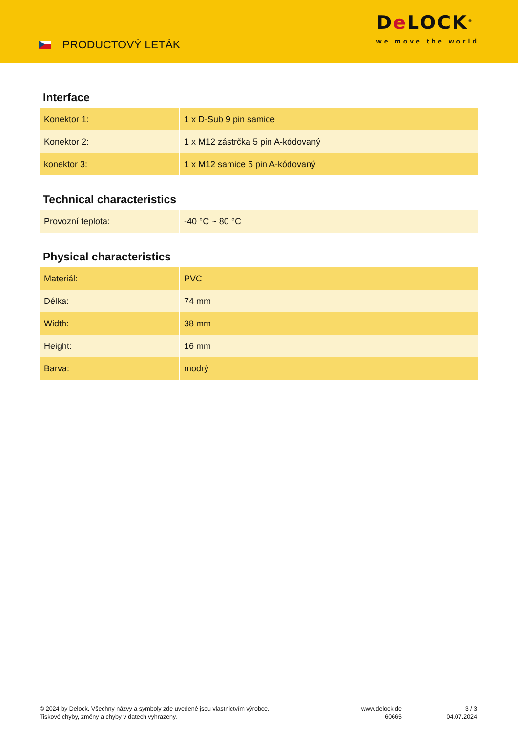PRODUCTOVÝ LETÁK
De LOCK<sup>®</sup>
we move the world
Interface
| Konektor 1: | 1 x D-Sub 9 pin samice |
| Konektor 2: | 1 x M12 zástrčka 5 pin A-kódovaný |
| konektor 3: | 1 x M12 samice 5 pin A-kódovaný |
Technical characteristics
| Provozní teplota: | -40 °C ~ 80 °C |
Physical characteristics
| Materiál: | PVC |
| Délka: | 74 mm |
| Width: | 38 mm |
| Height: | 16 mm |
| Barva: | modrý |
© 2024 by Delock. Všechny názvy a symboly zde uvedené jsou vlastnictvím výrobce.
Tiskové chyby, změny a chyby v datech vyhrazeny.
www.delock.de
60665
3 / 3
04.07.2024